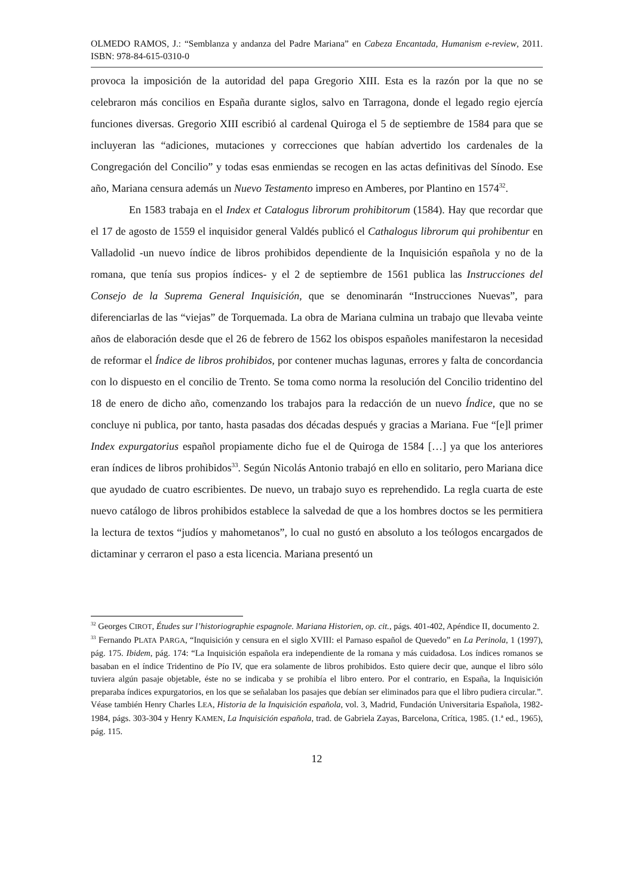OLMEDO RAMOS, J.: “Semblanza y andanza del Padre Mariana” en Cabeza Encantada, Humanism e-review, 2011. ISBN: 978-84-615-0310-0
provoca la imposición de la autoridad del papa Gregorio XIII. Esta es la razón por la que no se celebraron más concilios en España durante siglos, salvo en Tarragona, donde el legado regio ejercía funciones diversas. Gregorio XIII escribió al cardenal Quiroga el 5 de septiembre de 1584 para que se incluyeran las “adiciones, mutaciones y correcciones que habían advertido los cardenales de la Congregación del Concilio” y todas esas enmiendas se recogen en las actas definitivas del Sínodo. Ese año, Mariana censura además un Nuevo Testamento impreso en Amberes, por Plantino en 1574<sup>32</sup>.
En 1583 trabaja en el Index et Catalogus librorum prohibitorum (1584). Hay que recordar que el 17 de agosto de 1559 el inquisidor general Valdés publicó el Cathalogus librorum qui prohibentur en Valladolid -un nuevo índice de libros prohibidos dependiente de la Inquisición española y no de la romana, que tenía sus propios índices- y el 2 de septiembre de 1561 publica las Instrucciones del Consejo de la Suprema General Inquisición, que se denominarán “Instrucciones Nuevas”, para diferenciarlas de las “viejas” de Torquemada. La obra de Mariana culmina un trabajo que llevaba veinte años de elaboración desde que el 26 de febrero de 1562 los obispos españoles manifestaron la necesidad de reformar el Índice de libros prohibidos, por contener muchas lagunas, errores y falta de concordancia con lo dispuesto en el concilio de Trento. Se toma como norma la resolución del Concilio tridentino del 18 de enero de dicho año, comenzando los trabajos para la redacción de un nuevo Índice, que no se concluye ni publica, por tanto, hasta pasadas dos décadas después y gracias a Mariana. Fue “[e]l primer Index expurgatorius español propiamente dicho fue el de Quiroga de 1584 […] ya que los anteriores eran índices de libros prohibidos<sup>33</sup>. Según Nicolás Antonio trabajó en ello en solitario, pero Mariana dice que ayudado de cuatro escribientes. De nuevo, un trabajo suyo es reprehendido. La regla cuarta de este nuevo catálogo de libros prohibidos establece la salvedad de que a los hombres doctos se les permitiera la lectura de textos “judíos y mahometanos”, lo cual no gustó en absoluto a los teólogos encargados de dictaminar y cerraron el paso a esta licencia. Mariana presentó un
<sup>32</sup> Georges CIROT, Études sur l’historiographie espagnole. Mariana Historien, op. cit., págs. 401-402, Apéndice II, documento 2.
<sup>33</sup> Fernando PLATA PARGA, “Inquisición y censura en el siglo XVIII: el Parnaso español de Quevedo” en La Perinola, 1 (1997), pág. 175. Ibidem, pág. 174: “La Inquisición española era independiente de la romana y más cuidadosa. Los índices romanos se basaban en el índice Tridentino de Pío IV, que era solamente de libros prohibidos. Esto quiere decir que, aunque el libro sólo tuviera algún pasaje objetable, éste no se indicaba y se prohibía el libro entero. Por el contrario, en España, la Inquisición preparaba índices expurgatorios, en los que se señalaban los pasajes que debían ser eliminados para que el libro pudiera circular.”. Véase también Henry Charles LEA, Historia de la Inquisición española, vol. 3, Madrid, Fundación Universitaria Española, 1982-1984, págs. 303-304 y Henry KAMEN, La Inquisición española, trad. de Gabriela Zayas, Barcelona, Crítica, 1985. (1.ª ed., 1965), pág. 115.
12